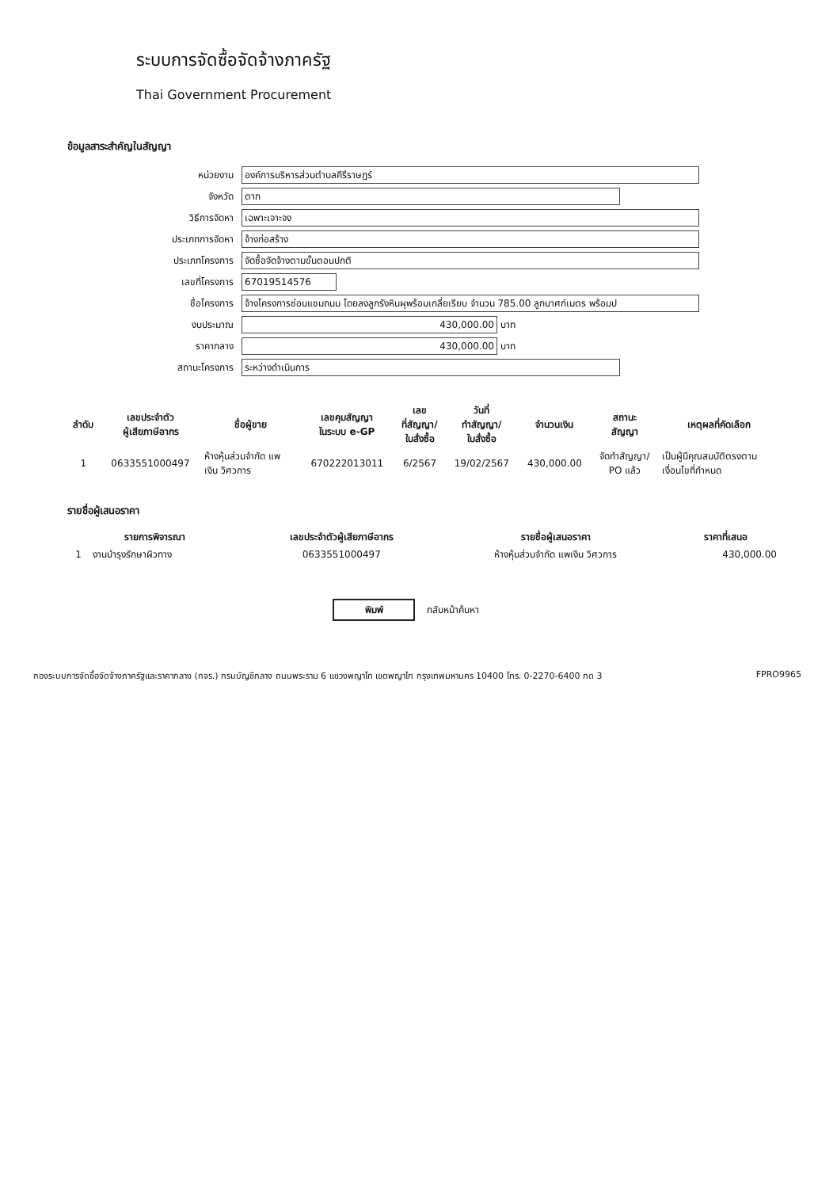ระบบการจัดซื้อจัดจ้างภาครัฐ
Thai Government Procurement
ข้อมูลสาระสำคัญในสัญญา
หน่วยงาน
องค์การบริหารส่วนตำบลคีรีราษฎร์
จังหวัด
ตาก
วิธีการจัดหา
เฉพาะเจาะจง
ประเภทการจัดหา
จ้างก่อสร้าง
ประเภทโครงการ
จัดซื้อจัดจ้างตามขั้นตอนปกติ
เลขที่โครงการ
67019514576
ชื่อโครงการ
จ้างโครงการซ่อมแซมถนน โดยลงลูกรังหินผุพร้อมเกลี่ยเรียบ จำนวน 785.00 ลูกบาศก์เมตร พร้อมป
งบประมาณ
430,000.00
บาท
ราคากลาง
430,000.00
บาท
สถานะโครงการ
ระหว่างดำเนินการ
| ลำดับ | เลขประจำตัว ผู้เสียภาษีอากร | ชื่อผู้ขาย | เลขคุมสัญญา ในระบบ e-GP | เลข ที่สัญญา/ ใบสั่งซื้อ | วันที่ ทำสัญญา/ ใบสั่งซื้อ | จำนวนเงิน | สถานะ สัญญา | เหตุผลที่คัดเลือก |
| --- | --- | --- | --- | --- | --- | --- | --- | --- |
| 1 | 0633551000497 | ห้างหุ้นส่วนจำกัด แพ เงิน วิศวการ | 670222013011 | 6/2567 | 19/02/2567 | 430,000.00 | จัดทำสัญญา/ PO แล้ว | เป็นผู้มีคุณสมบัติตรงตาม เงื่อนไขที่กำหนด |
รายชื่อผู้เสนอราคา
| รายการพิจารณา | | เลขประจำตัวผู้เสียภาษีอากร | รายชื่อผู้เสนอราคา | ราคาที่เสนอ |
| --- | --- | --- | --- | --- |
| 1 | งานบำรุงรักษาผิวทาง | 0633551000497 | ห้างหุ้นส่วนจำกัด แพเงิน วิศวการ | 430,000.00 |
พิมพ์ กลับหน้าค้นหา
กองระบบการจัดซื้อจัดจ้างภาครัฐและราคากลาง (กจร.) กรมบัญชีกลาง ถนนพระราม 6 แขวงพญาไท เขตพญาไท กรุงเทพมหานคร 10400 โทร. 0-2270-6400 กด 3 FPRO9965